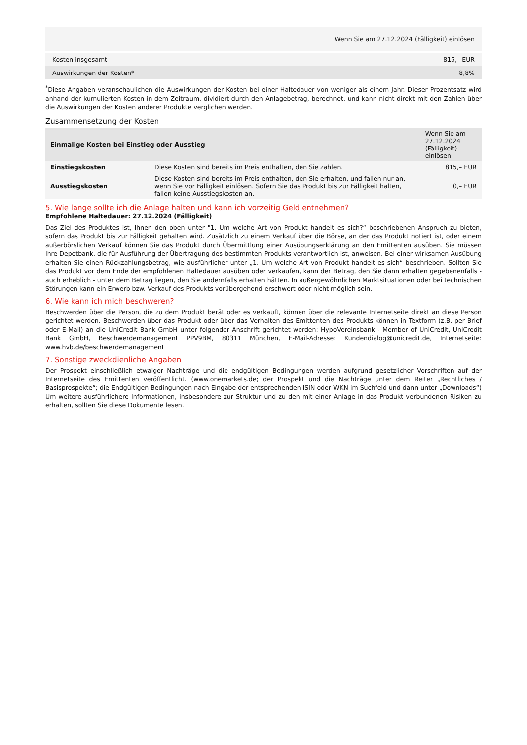| Wenn Sie am 27.12.2024 (Fälligkeit) einlösen | |
| --- | --- |
| Kosten insgesamt | 815,– EUR |
| Auswirkungen der Kosten* | 8,8% |
<sup>*</sup> Diese Angaben veranschaulichen die Auswirkungen der Kosten bei einer Haltedauer von weniger als einem Jahr. Dieser Prozentsatz wird anhand der kumulierten Kosten in dem Zeitraum, dividiert durch den Anlagebetrag, berechnet, und kann nicht direkt mit den Zahlen über die Auswirkungen der Kosten anderer Produkte verglichen werden.
Zusammensetzung der Kosten
| Einmalige Kosten bei Einstieg oder Ausstieg | | Wenn Sie am 27.12.2024 (Fälligkeit) einlösen |
| --- | --- | --- |
| Einstiegskosten | Diese Kosten sind bereits im Preis enthalten, den Sie zahlen. | 815,– EUR |
| Ausstiegskosten | Diese Kosten sind bereits im Preis enthalten, den Sie erhalten, und fallen nur an, wenn Sie vor Fälligkeit einlösen. Sofern Sie das Produkt bis zur Fälligkeit halten, fallen keine Ausstiegskosten an. | 0,– EUR |
5. Wie lange sollte ich die Anlage halten und kann ich vorzeitig Geld entnehmen?
Empfohlene Haltedauer: 27.12.2024 (Fälligkeit)
Das Ziel des Produktes ist, Ihnen den oben unter "1. Um welche Art von Produkt handelt es sich?“ beschriebenen Anspruch zu bieten, sofern das Produkt bis zur Fälligkeit gehalten wird. Zusätzlich zu einem Verkauf über die Börse, an der das Produkt notiert ist, oder einem außerbörslichen Verkauf können Sie das Produkt durch Übermittlung einer Ausübungserklärung an den Emittenten ausüben. Sie müssen Ihre Depotbank, die für Ausführung der Übertragung des bestimmten Produkts verantwortlich ist, anweisen. Bei einer wirksamen Ausübung erhalten Sie einen Rückzahlungsbetrag, wie ausführlicher unter „1. Um welche Art von Produkt handelt es sich“ beschrieben. Sollten Sie das Produkt vor dem Ende der empfohlenen Haltedauer ausüben oder verkaufen, kann der Betrag, den Sie dann erhalten gegebenenfalls - auch erheblich - unter dem Betrag liegen, den Sie andernfalls erhalten hätten. In außergewöhnlichen Marktsituationen oder bei technischen Störungen kann ein Erwerb bzw. Verkauf des Produkts vorübergehend erschwert oder nicht möglich sein.
6. Wie kann ich mich beschweren?
Beschwerden über die Person, die zu dem Produkt berät oder es verkauft, können über die relevante Internetseite direkt an diese Person gerichtet werden. Beschwerden über das Produkt oder über das Verhalten des Emittenten des Produkts können in Textform (z.B. per Brief oder E-Mail) an die UniCredit Bank GmbH unter folgender Anschrift gerichtet werden: HypoVereinsbank - Member of UniCredit, UniCredit Bank GmbH, Beschwerdemanagement PPV9BM, 80311 München, E-Mail-Adresse: Kundendialog@unicredit.de, Internetseite: www.hvb.de/beschwerdemanagement
7. Sonstige zweckdienliche Angaben
Der Prospekt einschließlich etwaiger Nachträge und die endgültigen Bedingungen werden aufgrund gesetzlicher Vorschriften auf der Internetseite des Emittenten veröffentlicht. (www.onemarkets.de; der Prospekt und die Nachträge unter dem Reiter „Rechtliches / Basisprospekte“; die Endgültigen Bedingungen nach Eingabe der entsprechenden ISIN oder WKN im Suchfeld und dann unter „Downloads“) Um weitere ausführlichere Informationen, insbesondere zur Struktur und zu den mit einer Anlage in das Produkt verbundenen Risiken zu erhalten, sollten Sie diese Dokumente lesen.